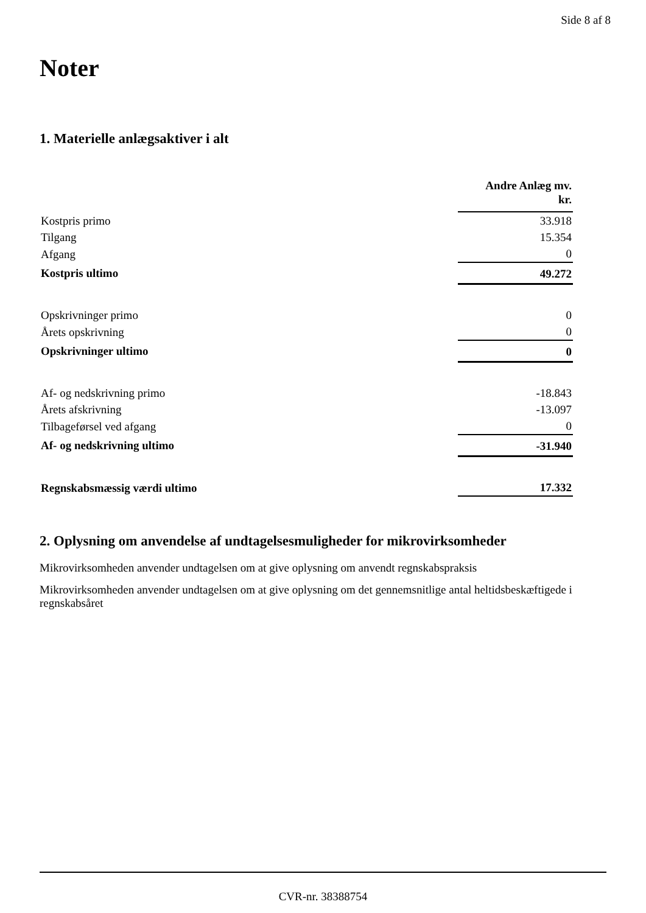Side 8 af 8
Noter
1. Materielle anlægsaktiver i alt
| | Andre Anlæg mv. kr. |
| Kostpris primo | 33.918 |
| Tilgang | 15.354 |
| Afgang | 0 |
| Kostpris ultimo | 49.272 |
| Opskrivninger primo | 0 |
| Årets opskrivning | 0 |
| Opskrivninger ultimo | 0 |
| Af- og nedskrivning primo | -18.843 |
| Årets afskrivning | -13.097 |
| Tilbageførsel ved afgang | 0 |
| Af- og nedskrivning ultimo | -31.940 |
| Regnskabsmæssig værdi ultimo | 17.332 |
2. Oplysning om anvendelse af undtagelsesmuligheder for mikrovirksomheder
Mikrovirksomheden anvender undtagelsen om at give oplysning om anvendt regnskabspraksis
Mikrovirksomheden anvender undtagelsen om at give oplysning om det gennemsnitlige antal heltidsbeskæftigede i regnskabsåret
CVR-nr. 38388754